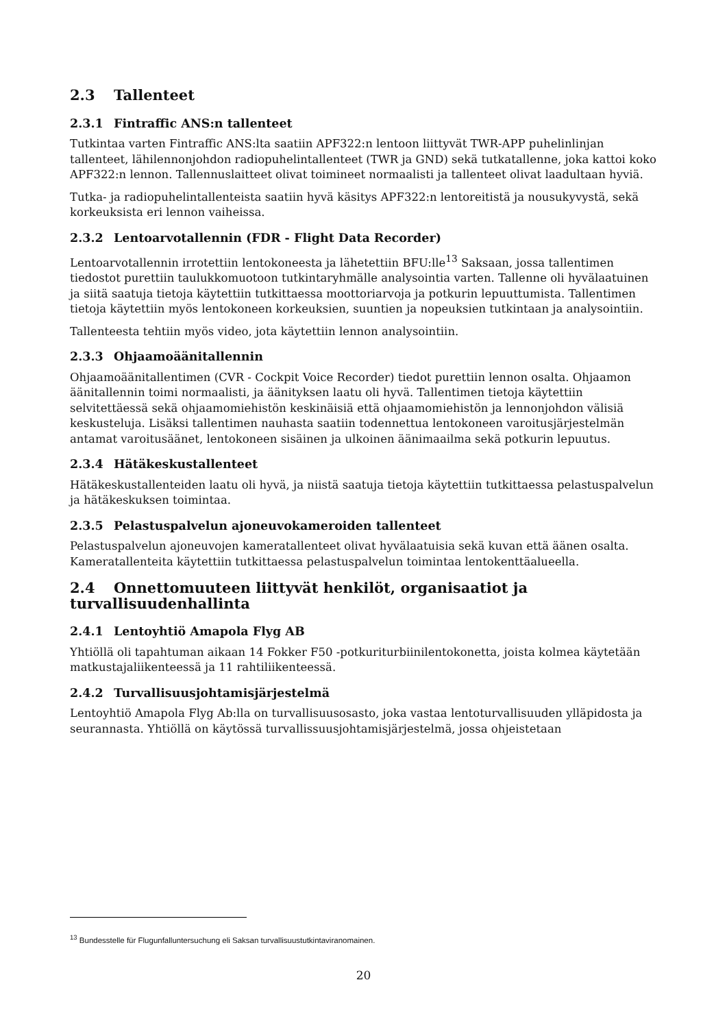2.3 Tallenteet
2.3.1 Fintraffic ANS:n tallenteet
Tutkintaa varten Fintraffic ANS:lta saatiin APF322:n lentoon liittyvät TWR-APP puhelinlinjan tallenteet, lähilennonjohdon radiopuhelintallenteet (TWR ja GND) sekä tutkatallenne, joka kattoi koko APF322:n lennon. Tallennuslaitteet olivat toimineet normaalisti ja tallenteet olivat laadultaan hyviä.
Tutka- ja radiopuhelintallenteista saatiin hyvä käsitys APF322:n lentoreitistä ja nousukyvystä, sekä korkeuksista eri lennon vaiheissa.
2.3.2 Lentoarvotallennin (FDR - Flight Data Recorder)
Lentoarvotallennin irrotettiin lentokoneesta ja lähetettiin BFU:lle<sup>13</sup> Saksaan, jossa tallentimen tiedostot purettiin taulukkomuotoon tutkintaryhmälle analysointia varten. Tallenne oli hyvälaatuinen ja siitä saatuja tietoja käytettiin tutkittaessa moottoriarvoja ja potkurin lepuuttumista. Tallentimen tietoja käytettiin myös lentokoneen korkeuksien, suuntien ja nopeuksien tutkintaan ja analysointiin.
Tallenteesta tehtiin myös video, jota käytettiin lennon analysointiin.
2.3.3 Ohjaamoäänitallennin
Ohjaamoäänitallentimen (CVR - Cockpit Voice Recorder) tiedot purettiin lennon osalta. Ohjaamon äänitallennin toimi normaalisti, ja äänityksen laatu oli hyvä. Tallentimen tietoja käytettiin selvitettäessä sekä ohjaamomiehistön keskinäisiä että ohjaamomiehistön ja lennonjohdon välisiä keskusteluja. Lisäksi tallentimen nauhasta saatiin todennettua lentokoneen varoitusjärjestelmän antamat varoitusäänet, lentokoneen sisäinen ja ulkoinen äänimaailma sekä potkurin lepuutus.
2.3.4 Hätäkeskustallenteet
Hätäkeskustallenteiden laatu oli hyvä, ja niistä saatuja tietoja käytettiin tutkittaessa pelastuspalvelun ja hätäkeskuksen toimintaa.
2.3.5 Pelastuspalvelun ajoneuvokameroiden tallenteet
Pelastuspalvelun ajoneuvojen kameratallenteet olivat hyvälaatuisia sekä kuvan että äänen osalta. Kameratallenteita käytettiin tutkittaessa pelastuspalvelun toimintaa lentokenttäalueella.
2.4 Onnettomuuteen liittyvät henkilöt, organisaatiot ja turvallisuudenhallinta
2.4.1 Lentoyhtiö Amapola Flyg AB
Yhtiöllä oli tapahtuman aikaan 14 Fokker F50 -potkuriturbiinilentokonetta, joista kolmea käytetään matkustajaliikenteessä ja 11 rahtiliikenteessä.
2.4.2 Turvallisuusjohtamisjärjestelmä
Lentoyhtiö Amapola Flyg Ab:lla on turvallisuusosasto, joka vastaa lentoturvallisuuden ylläpidosta ja seurannasta. Yhtiöllä on käytössä turvallissuusjohtamisjärjestelmä, jossa ohjeistetaan
<sup>13</sup> Bundesstelle für Flugunfalluntersuchung eli Saksan turvallisuustutkintaviranomainen.
20